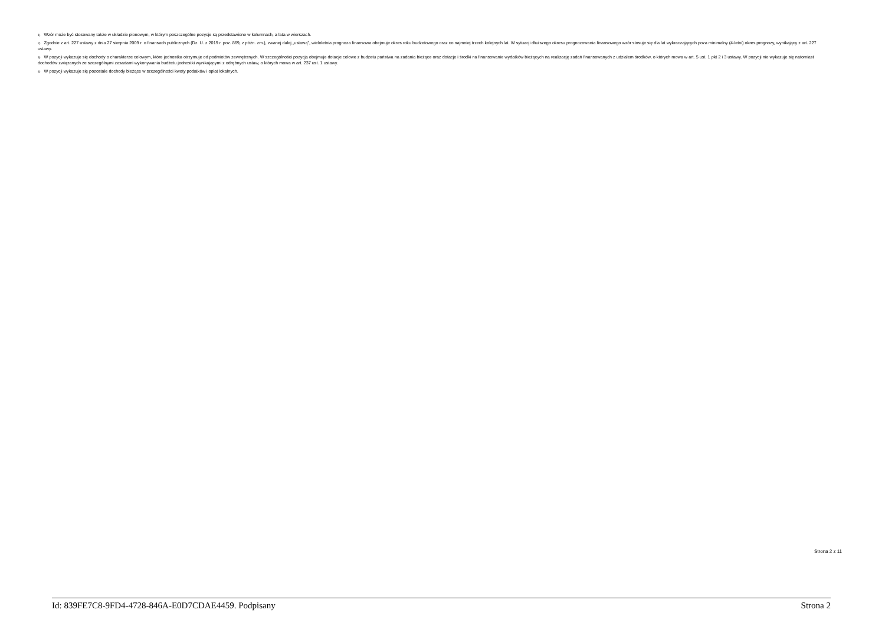<sup>1)</sup> Wzór może być stosowany także w układzie pionowym, w którym poszczególne pozycje są przedstawione w kolumnach, a lata w wierszach.
<sup>2)</sup> Zgodnie z art. 227 ustawy z dnia 27 sierpnia 2009 r. o finansach publicznych (Dz. U. z 2019 r. poz. 869, z późn. zm.), zwanej dalej „ustawą”, wieloletnia prognoza finansowa obejmuje okres roku budżetowego oraz co najmniej trzech kolejnych lat. W sytuacji dłuższego okresu prognozowania finansowego wzór stosuje się dla lat wykraczających poza minimalny (4-letni) okres prognozy, wynikający z art. 227 ustawy.
<sup>3)</sup> W pozycji wykazuje się dochody o charakterze celowym, które jednostka otrzymuje od podmiotów zewnętrznych. W szczególności pozycja obejmuje dotacje celowe z budżetu państwa na zadania bieżące oraz dotacje i środki na finansowanie wydatków bieżących na realizację zadań finansowanych z udziałem środków, o których mowa w art. 5 ust. 1 pkt 2 i 3 ustawy. W pozycji nie wykazuje się natomiast dochodów związanych ze szczególnymi zasadami wykonywania budżetu jednostki wynikającymi z odrębnych ustaw, o których mowa w art. 237 ust. 1 ustawy.
<sup>4)</sup> W pozycji wykazuje się pozostałe dochody bieżące w szczególności kwoty podatków i opłat lokalnych.
Strona 2 z 11
Id: 839FE7C8-9FD4-4728-846A-E0D7CDAE4459. Podpisany Strona 2